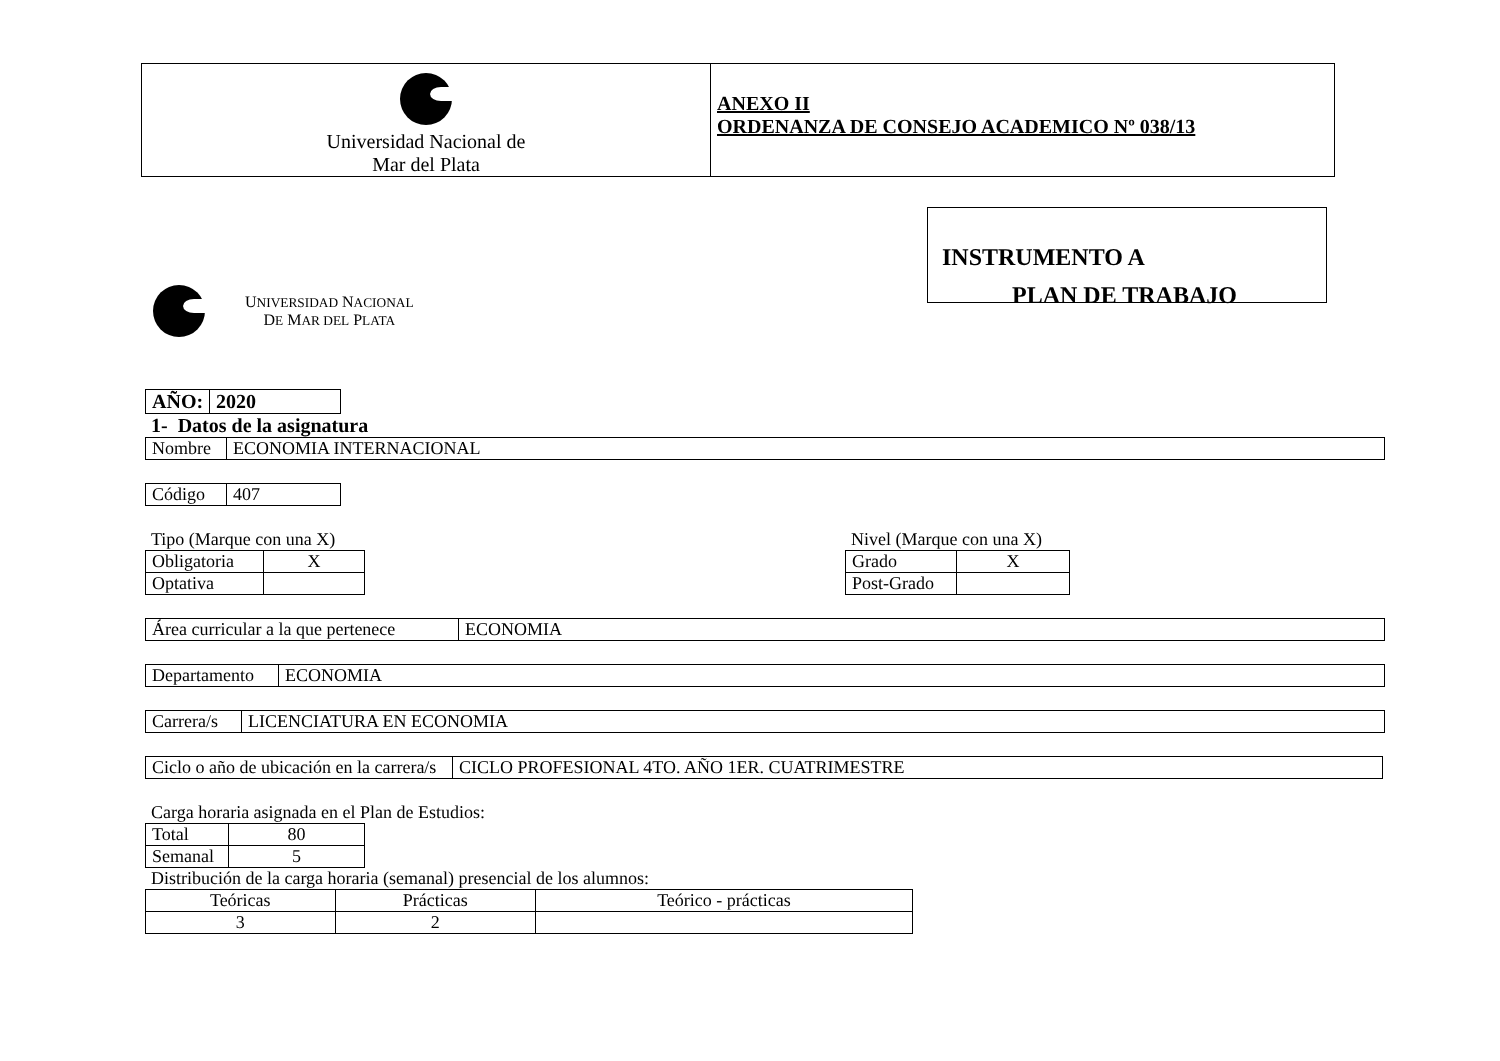| Universidad Nacional de Mar del Plata | ANEXO II ORDENANZA DE CONSEJO ACADEMICO Nº 038/13 |
INSTRUMENTO A
PLAN DE TRABAJO
UNIVERSIDAD NACIONAL
DE MAR DEL PLATA
| AÑO: | 2020 |
1- Datos de la asignatura
| Nombre | ECONOMIA INTERNACIONAL |
| Código | 407 |
Tipo (Marque con una X)
| Obligatoria | X |
| Optativa | |
Nivel (Marque con una X)
| Grado | X |
| Post-Grado | |
| Área curricular a la que pertenece | ECONOMIA |
| Departamento | ECONOMIA |
| Carrera/s | LICENCIATURA EN ECONOMIA |
| Ciclo o año de ubicación en la carrera/s | CICLO PROFESIONAL 4TO. AÑO 1ER. CUATRIMESTRE |
Carga horaria asignada en el Plan de Estudios:
| Total | 80 |
| Semanal | 5 |
Distribución de la carga horaria (semanal) presencial de los alumnos:
| Teóricas | Prácticas | Teórico - prácticas |
| 3 | 2 | |